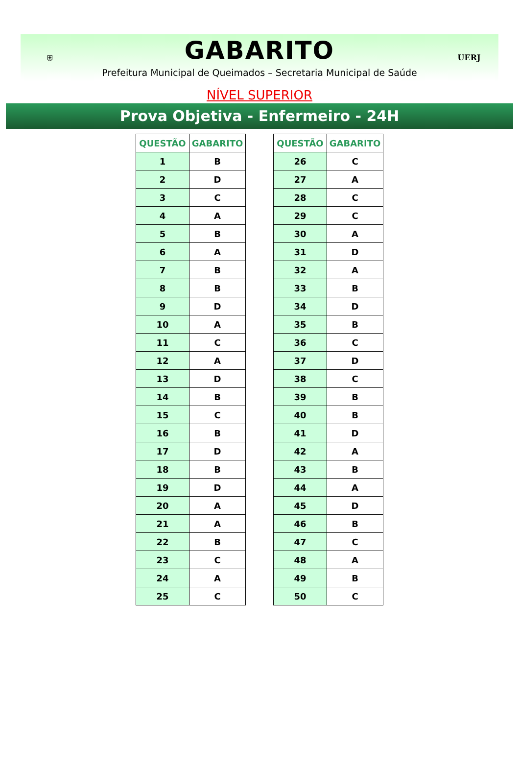⛨
GABARITO
Prefeitura Municipal de Queimados – Secretaria Municipal de Saúde
UERJ
NÍVEL SUPERIOR
Prova Objetiva - Enfermeiro - 24H
| QUESTÃO | GABARITO |
| --- | --- |
| 1 | B |
| 2 | D |
| 3 | C |
| 4 | A |
| 5 | B |
| 6 | A |
| 7 | B |
| 8 | B |
| 9 | D |
| 10 | A |
| 11 | C |
| 12 | A |
| 13 | D |
| 14 | B |
| 15 | C |
| 16 | B |
| 17 | D |
| 18 | B |
| 19 | D |
| 20 | A |
| 21 | A |
| 22 | B |
| 23 | C |
| 24 | A |
| 25 | C |
| QUESTÃO | GABARITO |
| --- | --- |
| 26 | C |
| 27 | A |
| 28 | C |
| 29 | C |
| 30 | A |
| 31 | D |
| 32 | A |
| 33 | B |
| 34 | D |
| 35 | B |
| 36 | C |
| 37 | D |
| 38 | C |
| 39 | B |
| 40 | B |
| 41 | D |
| 42 | A |
| 43 | B |
| 44 | A |
| 45 | D |
| 46 | B |
| 47 | C |
| 48 | A |
| 49 | B |
| 50 | C |